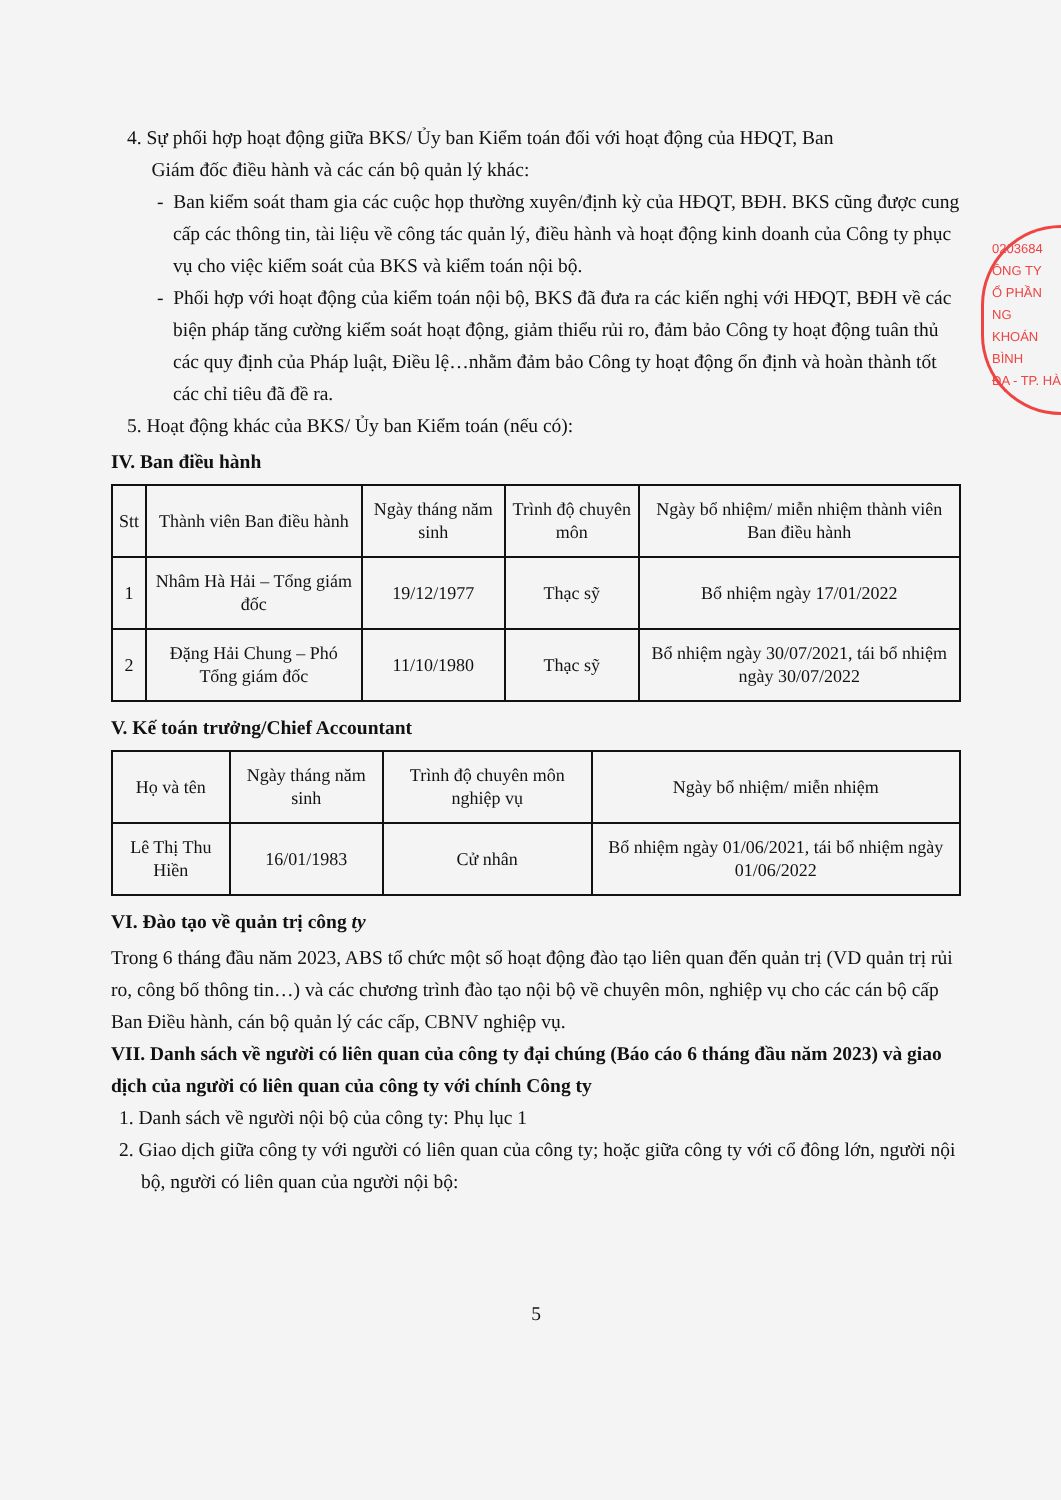0203684
ÔNG TY
Ổ PHẦN
NG KHOÁN
BÌNH
ĐA - TP. HÀ
4. Sự phối hợp hoạt động giữa BKS/ Ủy ban Kiểm toán đối với hoạt động của HĐQT, Ban
Giám đốc điều hành và các cán bộ quản lý khác:
- Ban kiểm soát tham gia các cuộc họp thường xuyên/định kỳ của HĐQT, BĐH. BKS cũng được cung cấp các thông tin, tài liệu về công tác quản lý, điều hành và hoạt động kinh doanh của Công ty phục vụ cho việc kiểm soát của BKS và kiểm toán nội bộ.
- Phối hợp với hoạt động của kiểm toán nội bộ, BKS đã đưa ra các kiến nghị với HĐQT, BĐH về các biện pháp tăng cường kiểm soát hoạt động, giảm thiểu rủi ro, đảm bảo Công ty hoạt động tuân thủ các quy định của Pháp luật, Điều lệ…nhằm đảm bảo Công ty hoạt động ổn định và hoàn thành tốt các chỉ tiêu đã đề ra.
5. Hoạt động khác của BKS/ Ủy ban Kiểm toán (nếu có):
IV. Ban điều hành
| Stt | Thành viên Ban điều hành | Ngày tháng năm sinh | Trình độ chuyên môn | Ngày bổ nhiệm/ miễn nhiệm thành viên Ban điều hành |
| 1 | Nhâm Hà Hải – Tổng giám đốc | 19/12/1977 | Thạc sỹ | Bổ nhiệm ngày 17/01/2022 |
| 2 | Đặng Hải Chung – Phó Tổng giám đốc | 11/10/1980 | Thạc sỹ | Bổ nhiệm ngày 30/07/2021, tái bổ nhiệm ngày 30/07/2022 |
V. Kế toán trưởng/Chief Accountant
| Họ và tên | Ngày tháng năm sinh | Trình độ chuyên môn nghiệp vụ | Ngày bổ nhiệm/ miễn nhiệm |
| Lê Thị Thu Hiền | 16/01/1983 | Cử nhân | Bổ nhiệm ngày 01/06/2021, tái bổ nhiệm ngày 01/06/2022 |
VI. Đào tạo về quản trị công ty
Trong 6 tháng đầu năm 2023, ABS tổ chức một số hoạt động đào tạo liên quan đến quản trị (VD quản trị rủi ro, công bố thông tin…) và các chương trình đào tạo nội bộ về chuyên môn, nghiệp vụ cho các cán bộ cấp Ban Điều hành, cán bộ quản lý các cấp, CBNV nghiệp vụ.
VII. Danh sách về người có liên quan của công ty đại chúng (Báo cáo 6 tháng đầu năm 2023) và giao dịch của người có liên quan của công ty với chính Công ty
1. Danh sách về người nội bộ của công ty: Phụ lục 1
2. Giao dịch giữa công ty với người có liên quan của công ty; hoặc giữa công ty với cổ đông lớn, người nội bộ, người có liên quan của người nội bộ:
5